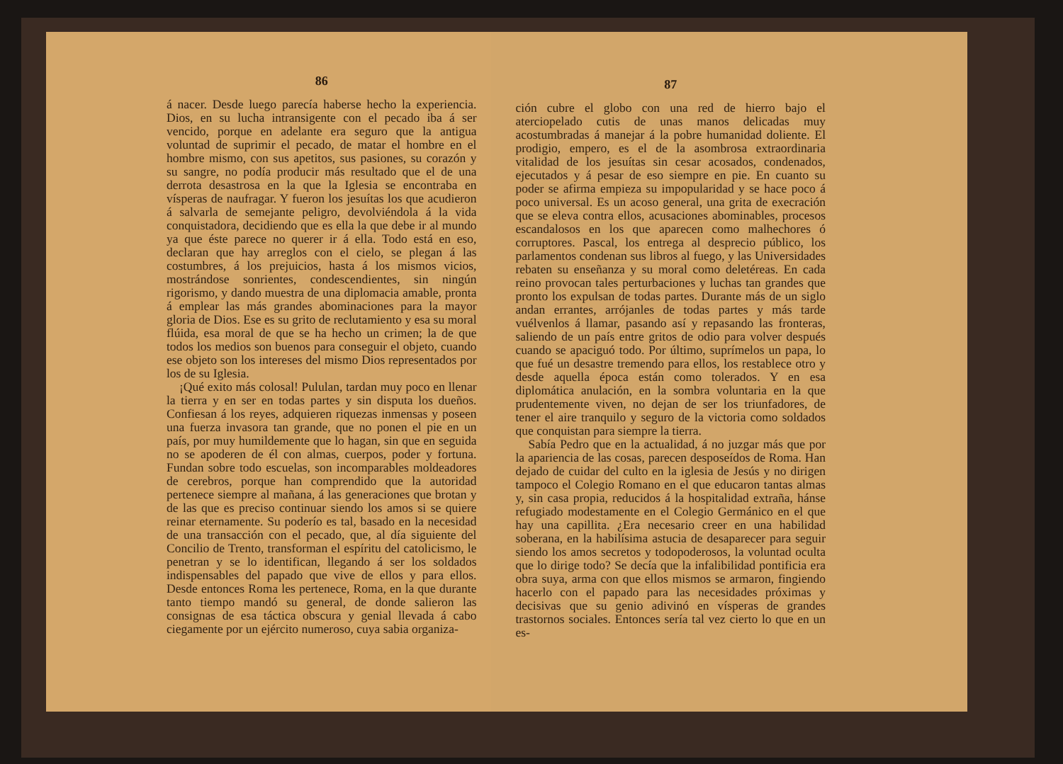86
á nacer. Desde luego parecía haberse hecho la experiencia. Dios, en su lucha intransigente con el pecado iba á ser vencido, porque en adelante era seguro que la antigua voluntad de suprimir el pecado, de matar el hombre en el hombre mismo, con sus apetitos, sus pasiones, su corazón y su sangre, no podía producir más resultado que el de una derrota desastrosa en la que la Iglesia se encontraba en vísperas de naufragar. Y fueron los jesuítas los que acudieron á salvarla de semejante peligro, devolviéndola á la vida conquistadora, decidiendo que es ella la que debe ir al mundo ya que éste parece no querer ir á ella. Todo está en eso, declaran que hay arreglos con el cielo, se plegan á las costumbres, á los prejuicios, hasta á los mismos vicios, mostrándose sonrientes, condescendientes, sin ningún rigorismo, y dando muestra de una diplomacia amable, pronta á emplear las más grandes abominaciones para la mayor gloria de Dios. Ese es su grito de reclutamiento y esa su moral flúida, esa moral de que se ha hecho un crimen; la de que todos los medios son buenos para conseguir el objeto, cuando ese objeto son los intereses del mismo Dios representados por los de su Iglesia.
¡Qué exito más colosal! Pululan, tardan muy poco en llenar la tierra y en ser en todas partes y sin disputa los dueños. Confiesan á los reyes, adquieren riquezas inmensas y poseen una fuerza invasora tan grande, que no ponen el pie en un país, por muy humildemente que lo hagan, sin que en seguida no se apoderen de él con almas, cuerpos, poder y fortuna. Fundan sobre todo escuelas, son incomparables moldeadores de cerebros, porque han comprendido que la autoridad pertenece siempre al mañana, á las generaciones que brotan y de las que es preciso continuar siendo los amos si se quiere reinar eternamente. Su poderío es tal, basado en la necesidad de una transacción con el pecado, que, al día siguiente del Concilio de Trento, transforman el espíritu del catolicismo, le penetran y se lo identifican, llegando á ser los soldados indispensables del papado que vive de ellos y para ellos. Desde entonces Roma les pertenece, Roma, en la que durante tanto tiempo mandó su general, de donde salieron las consignas de esa táctica obscura y genial llevada á cabo ciegamente por un ejército numeroso, cuya sabia organiza-
87
ción cubre el globo con una red de hierro bajo el aterciopelado cutis de unas manos delicadas muy acostumbradas á manejar á la pobre humanidad doliente. El prodigio, empero, es el de la asombrosa extraordinaria vitalidad de los jesuítas sin cesar acosados, condenados, ejecutados y á pesar de eso siempre en pie. En cuanto su poder se afirma empieza su impopularidad y se hace poco á poco universal. Es un acoso general, una grita de execración que se eleva contra ellos, acusaciones abominables, procesos escandalosos en los que aparecen como malhechores ó corruptores. Pascal, los entrega al desprecio público, los parlamentos condenan sus libros al fuego, y las Universidades rebaten su enseñanza y su moral como deletéreas. En cada reino provocan tales perturbaciones y luchas tan grandes que pronto los expulsan de todas partes. Durante más de un siglo andan errantes, arrójanles de todas partes y más tarde vuélvenlos á llamar, pasando así y repasando las fronteras, saliendo de un país entre gritos de odio para volver después cuando se apaciguó todo. Por último, suprímelos un papa, lo que fué un desastre tremendo para ellos, los restablece otro y desde aquella época están como tolerados. Y en esa diplomática anulación, en la sombra voluntaria en la que prudentemente viven, no dejan de ser los triunfadores, de tener el aire tranquilo y seguro de la victoria como soldados que conquistan para siempre la tierra.
Sabía Pedro que en la actualidad, á no juzgar más que por la apariencia de las cosas, parecen desposeídos de Roma. Han dejado de cuidar del culto en la iglesia de Jesús y no dirigen tampoco el Colegio Romano en el que educaron tantas almas y, sin casa propia, reducidos á la hospitalidad extraña, hánse refugiado modestamente en el Colegio Germánico en el que hay una capillita. ¿Era necesario creer en una habilidad soberana, en la habilísima astucia de desaparecer para seguir siendo los amos secretos y todopoderosos, la voluntad oculta que lo dirige todo? Se decía que la infalibilidad pontificia era obra suya, arma con que ellos mismos se armaron, fingiendo hacerlo con el papado para las necesidades próximas y decisivas que su genio adivinó en vísperas de grandes trastornos sociales. Entonces sería tal vez cierto lo que en un es-